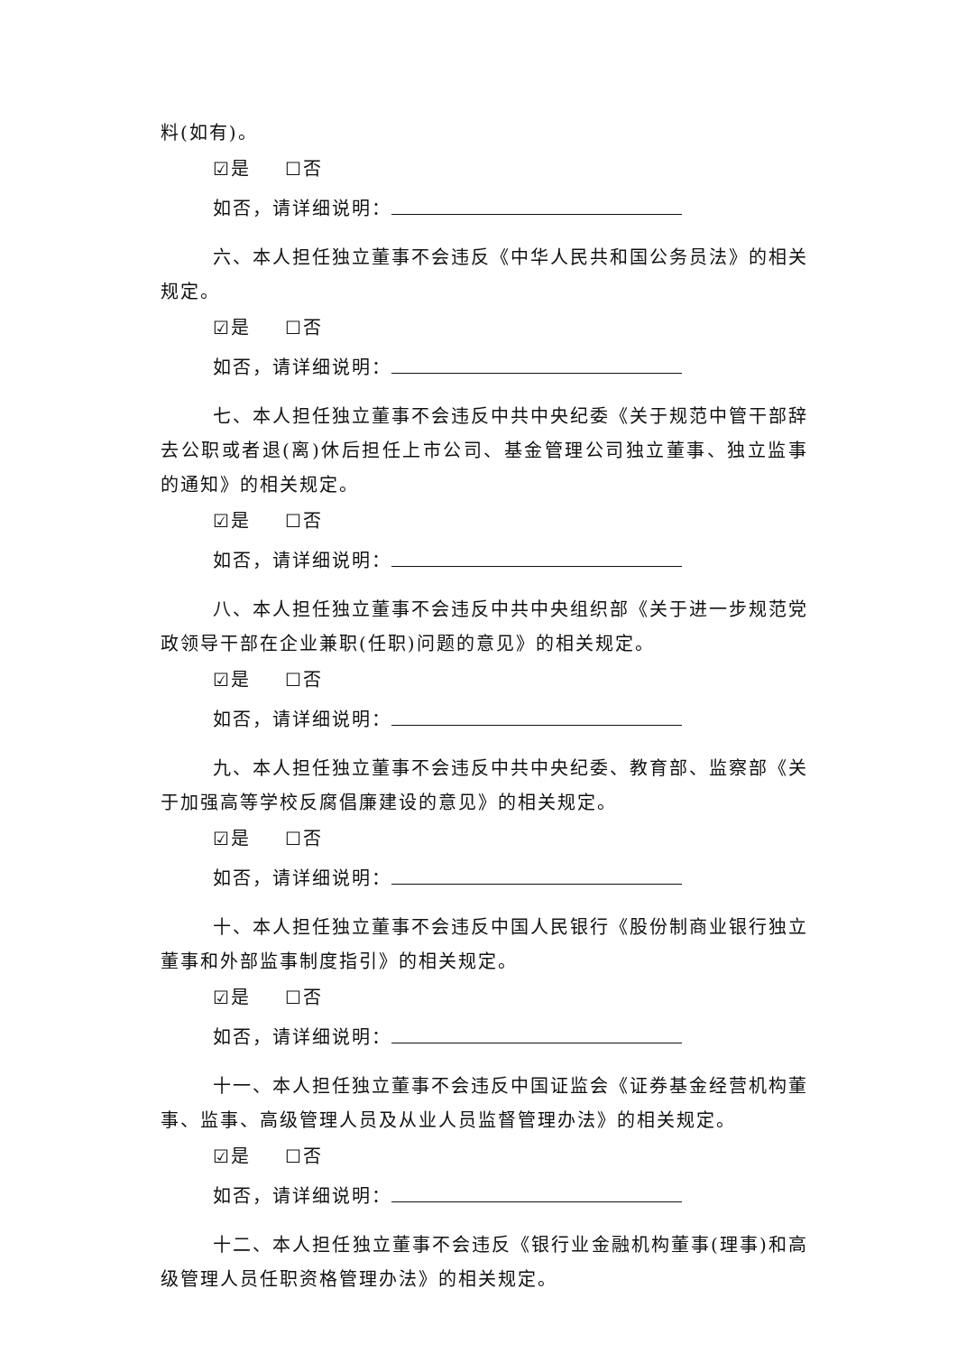料(如有)。
☑是 ☐否
如否，请详细说明：
六、本人担任独立董事不会违反《中华人民共和国公务员法》的相关规定。
☑是 ☐否
如否，请详细说明：
七、本人担任独立董事不会违反中共中央纪委《关于规范中管干部辞去公职或者退(离)休后担任上市公司、基金管理公司独立董事、独立监事的通知》的相关规定。
☑是 ☐否
如否，请详细说明：
八、本人担任独立董事不会违反中共中央组织部《关于进一步规范党政领导干部在企业兼职(任职)问题的意见》的相关规定。
☑是 ☐否
如否，请详细说明：
九、本人担任独立董事不会违反中共中央纪委、教育部、监察部《关于加强高等学校反腐倡廉建设的意见》的相关规定。
☑是 ☐否
如否，请详细说明：
十、本人担任独立董事不会违反中国人民银行《股份制商业银行独立董事和外部监事制度指引》的相关规定。
☑是 ☐否
如否，请详细说明：
十一、本人担任独立董事不会违反中国证监会《证券基金经营机构董事、监事、高级管理人员及从业人员监督管理办法》的相关规定。
☑是 ☐否
如否，请详细说明：
十二、本人担任独立董事不会违反《银行业金融机构董事(理事)和高级管理人员任职资格管理办法》的相关规定。